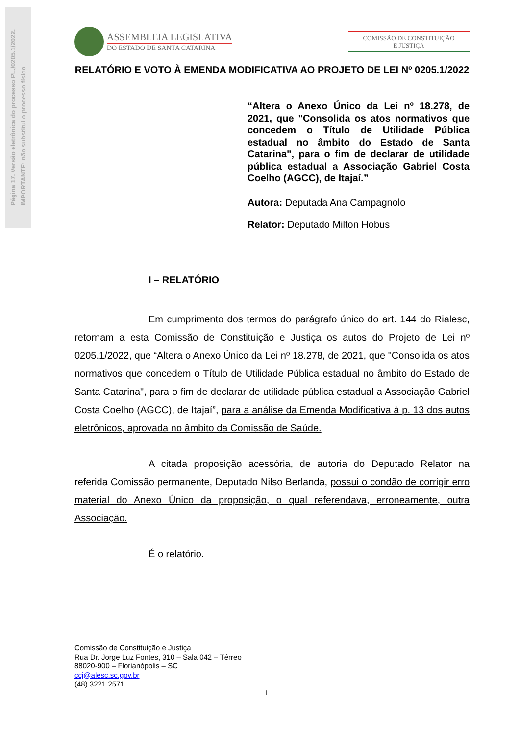Página 17. Versão eletrônica do processo PL./0205.1/2022.
IMPORTANTE: não substitui o processo físico.
ASSEMBLEIA LEGISLATIVA
DO ESTADO DE SANTA CATARINA
COMISSÃO DE CONSTITUIÇÃO
E JUSTIÇA
RELATÓRIO E VOTO À EMENDA MODIFICATIVA AO PROJETO DE LEI Nº 0205.1/2022
“Altera o Anexo Único da Lei nº 18.278, de 2021, que "Consolida os atos normativos que concedem o Título de Utilidade Pública estadual no âmbito do Estado de Santa Catarina", para o fim de declarar de utilidade pública estadual a Associação Gabriel Costa Coelho (AGCC), de Itajaí.”
Autora: Deputada Ana Campagnolo
Relator: Deputado Milton Hobus
I – RELATÓRIO
Em cumprimento dos termos do parágrafo único do art. 144 do Rialesc, retornam a esta Comissão de Constituição e Justiça os autos do Projeto de Lei nº 0205.1/2022, que “Altera o Anexo Único da Lei nº 18.278, de 2021, que "Consolida os atos normativos que concedem o Título de Utilidade Pública estadual no âmbito do Estado de Santa Catarina", para o fim de declarar de utilidade pública estadual a Associação Gabriel Costa Coelho (AGCC), de Itajaí”, para a análise da Emenda Modificativa à p. 13 dos autos eletrônicos, aprovada no âmbito da Comissão de Saúde.
A citada proposição acessória, de autoria do Deputado Relator na referida Comissão permanente, Deputado Nilso Berlanda, possui o condão de corrigir erro material do Anexo Único da proposição, o qual referendava, erroneamente, outra Associação.
É o relatório.
Comissão de Constituição e Justiça
Rua Dr. Jorge Luz Fontes, 310 – Sala 042 – Térreo
88020-900 – Florianópolis – SC
ccj@alesc.sc.gov.br
(48) 3221.2571
1